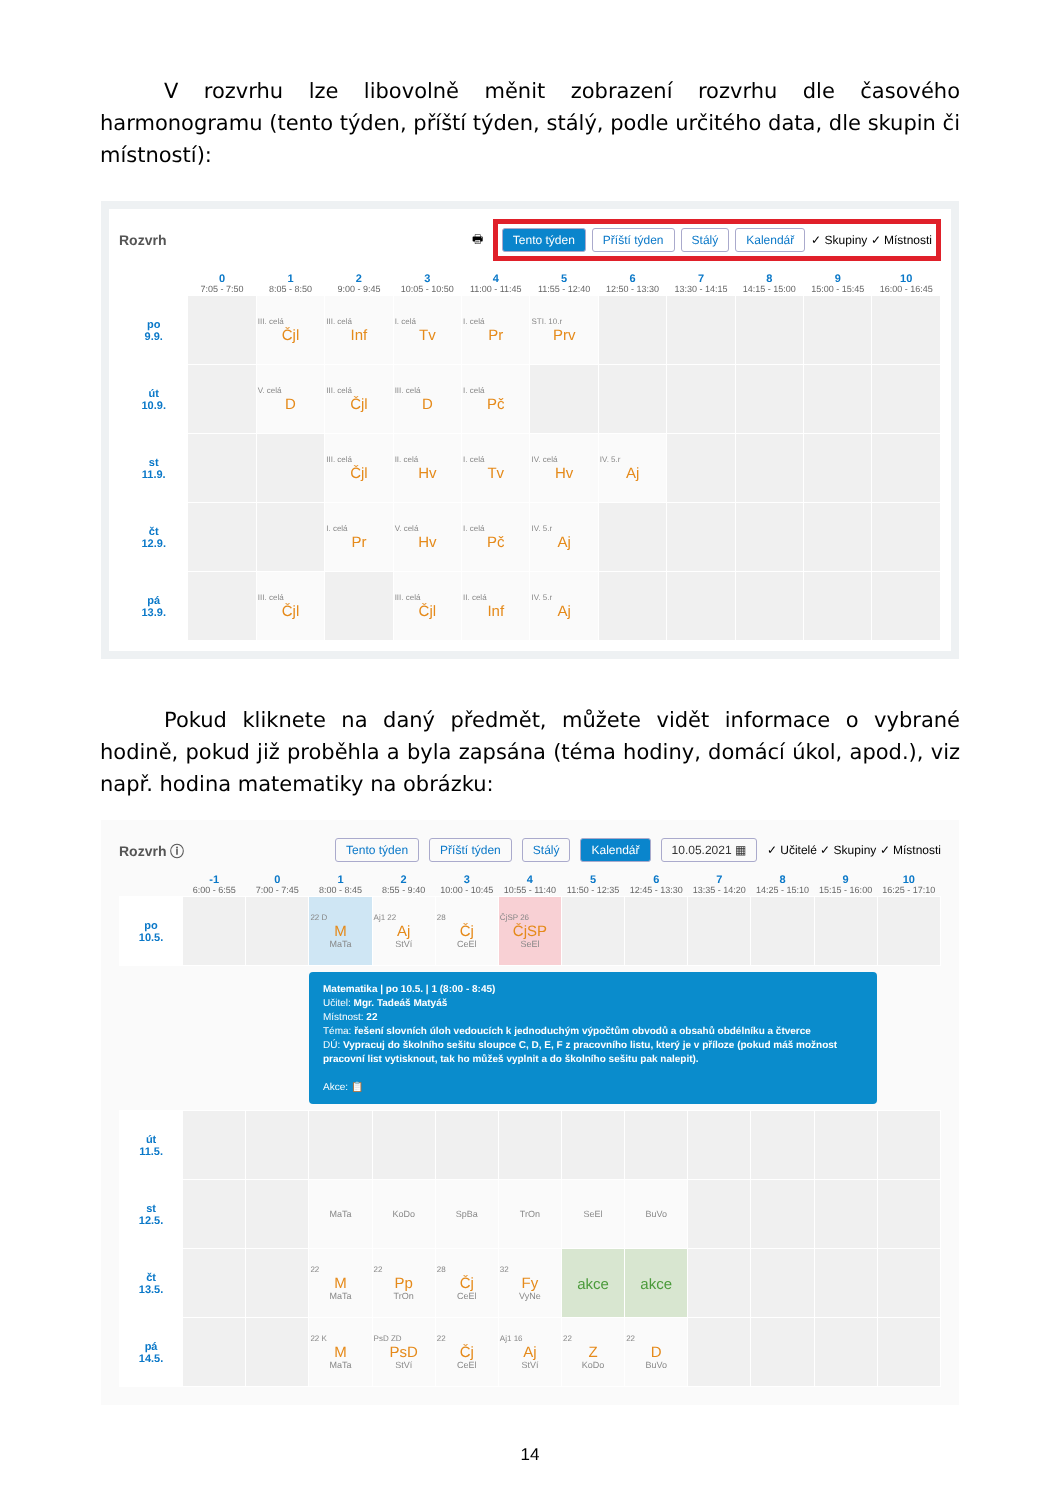V rozvrhu lze libovolně měnit zobrazení rozvrhu dle časového harmonogramu (tento týden, příští týden, stálý, podle určitého data, dle skupin či místností):
Rozvrh 🖶
Tento týden Příští týden Stálý Kalendář ✓ Skupiny ✓ Místnosti
| | 0 7:05 - 7:50 | 1 8:05 - 8:50 | 2 9:00 - 9:45 | 3 10:05 - 10:50 | 4 11:00 - 11:45 | 5 11:55 - 12:40 | 6 12:50 - 13:30 | 7 13:30 - 14:15 | 8 14:15 - 15:00 | 9 15:00 - 15:45 | 10 16:00 - 16:45 |
| --- | --- | --- | --- | --- | --- | --- | --- | --- | --- | --- | --- |
| po 9.9. | | III. celá Čjl | III. celá Inf | I. celá Tv | I. celá Pr | STI. 10.r Prv | | | | | |
| út 10.9. | | V. celá D | III. celá Čjl | III. celá D | I. celá Pč | | | | | | |
| st 11.9. | | | III. celá Čjl | II. celá Hv | I. celá Tv | IV. celá Hv | IV. 5.r Aj | | | | |
| čt 12.9. | | | I. celá Pr | V. celá Hv | I. celá Pč | IV. 5.r Aj | | | | | |
| pá 13.9. | | III. celá Čjl | | III. celá Čjl | II. celá Inf | IV. 5.r Aj | | | | | |
Pokud kliknete na daný předmět, můžete vidět informace o vybrané hodině, pokud již proběhla a byla zapsána (téma hodiny, domácí úkol, apod.), viz např. hodina matematiky na obrázku:
Rozvrh ⓘ Tento týden Příští týden Stálý Kalendář 10.05.2021 ▦ ✓ Učitelé ✓ Skupiny ✓ Místnosti
| | -1 6:00 - 6:55 | 0 7:00 - 7:45 | 1 8:00 - 8:45 | 2 8:55 - 9:40 | 3 10:00 - 10:45 | 4 10:55 - 11:40 | 5 11:50 - 12:35 | 6 12:45 - 13:30 | 7 13:35 - 14:20 | 8 14:25 - 15:10 | 9 15:15 - 16:00 | 10 16:25 - 17:10 |
| --- | --- | --- | --- | --- | --- | --- | --- | --- | --- | --- | --- | --- |
| po 10.5. | | | 22 D M MaTa | Aj1 22 Aj StVí | 28 Čj CeEl | ČjSP 26 ČjSP SeEl | | | | | | |
Matematika | po 10.5. | 1 (8:00 - 8:45)
Učitel: Mgr. Tadeáš Matyáš
Místnost: 22
Téma: řešení slovních úloh vedoucích k jednoduchým výpočtům obvodů a obsahů obdélníku a čtverce
DÚ: Vypracuj do školního sešitu sloupce C, D, E, F z pracovního listu, který je v příloze (pokud máš možnost pracovní list vytisknout, tak ho můžeš vyplnit a do školního sešitu pak nalepit).
Akce: 📋
| út 11.5. | | | | | | | | | | | | |
| st 12.5. | | | MaTa | KoDo | SpBa | TrOn | SeEl | BuVo | | | | |
| čt 13.5. | | | 22 M MaTa | 22 Pp TrOn | 28 Čj CeEl | 32 Fy VyNe | akce | akce | | | | |
| pá 14.5. | | | 22 K M MaTa | PsD ZD PsD StVí | 22 Čj CeEl | Aj1 16 Aj StVí | 22 Z KoDo | 22 D BuVo | | | | |
14